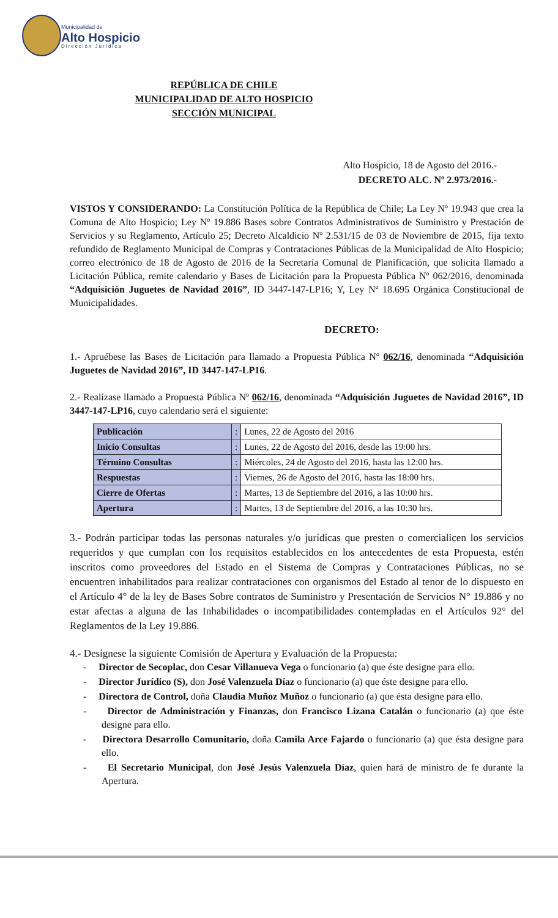Municipalidad de
Alto Hospicio
Dirección Jurídica
REPÚBLICA DE CHILE
MUNICIPALIDAD DE ALTO HOSPICIO
SECCIÓN MUNICIPAL
Alto Hospicio, 18 de Agosto del 2016.-
DECRETO ALC. Nº 2.973/2016.-
VISTOS Y CONSIDERANDO: La Constitución Política de la República de Chile; La Ley Nº 19.943 que crea la Comuna de Alto Hospicio; Ley Nº 19.886 Bases sobre Contratos Administrativos de Suministro y Prestación de Servicios y su Reglamento, Artículo 25; Decreto Alcaldicio Nº 2.531/15 de 03 de Noviembre de 2015, fija texto refundido de Reglamento Municipal de Compras y Contrataciones Públicas de la Municipalidad de Alto Hospicio; correo electrónico de 18 de Agosto de 2016 de la Secretaría Comunal de Planificación, que solicita llamado a Licitación Pública, remite calendario y Bases de Licitación para la Propuesta Pública Nº 062/2016, denominada “Adquisición Juguetes de Navidad 2016”, ID 3447-147-LP16; Y, Ley Nº 18.695 Orgánica Constitucional de Municipalidades.
DECRETO:
1.- Apruébese las Bases de Licitación para llamado a Propuesta Pública Nº 062/16, denominada “Adquisición Juguetes de Navidad 2016”, ID 3447-147-LP16.
2.- Realízase llamado a Propuesta Pública Nº 062/16, denominada “Adquisición Juguetes de Navidad 2016”, ID 3447-147-LP16, cuyo calendario será el siguiente:
| Publicación | : | Lunes, 22 de Agosto del 2016 |
| Inicio Consultas | : | Lunes, 22 de Agosto del 2016, desde las 19:00 hrs. |
| Término Consultas | : | Miércoles, 24 de Agosto del 2016, hasta las 12:00 hrs. |
| Respuestas | : | Viernes, 26 de Agosto del 2016, hasta las 18:00 hrs. |
| Cierre de Ofertas | : | Martes, 13 de Septiembre del 2016, a las 10:00 hrs. |
| Apertura | : | Martes, 13 de Septiembre del 2016, a las 10:30 hrs. |
3.- Podrán participar todas las personas naturales y/o jurídicas que presten o comercialicen los servicios requeridos y que cumplan con los requisitos establecidos en los antecedentes de esta Propuesta, estén inscritos como proveedores del Estado en el Sistema de Compras y Contrataciones Públicas, no se encuentren inhabilitados para realizar contrataciones con organismos del Estado al tenor de lo dispuesto en el Artículo 4° de la ley de Bases Sobre contratos de Suministro y Presentación de Servicios N° 19.886 y no estar afectas a alguna de las Inhabilidades o incompatibilidades contempladas en el Artículos 92° del Reglamentos de la Ley 19.886.
4.- Desígnese la siguiente Comisión de Apertura y Evaluación de la Propuesta:
- Director de Secoplac, don Cesar Villanueva Vega o funcionario (a) que éste designe para ello.
- Director Jurídico (S), don José Valenzuela Díaz o funcionario (a) que éste designe para ello.
- Directora de Control, doña Claudia Muñoz Muñoz o funcionario (a) que ésta designe para ello.
- Director de Administración y Finanzas, don Francisco Lizana Catalán o funcionario (a) que éste designe para ello.
- Directora Desarrollo Comunitario, doña Camila Arce Fajardo o funcionario (a) que ésta designe para ello.
- El Secretario Municipal, don José Jesús Valenzuela Díaz, quien hará de ministro de fe durante la Apertura.